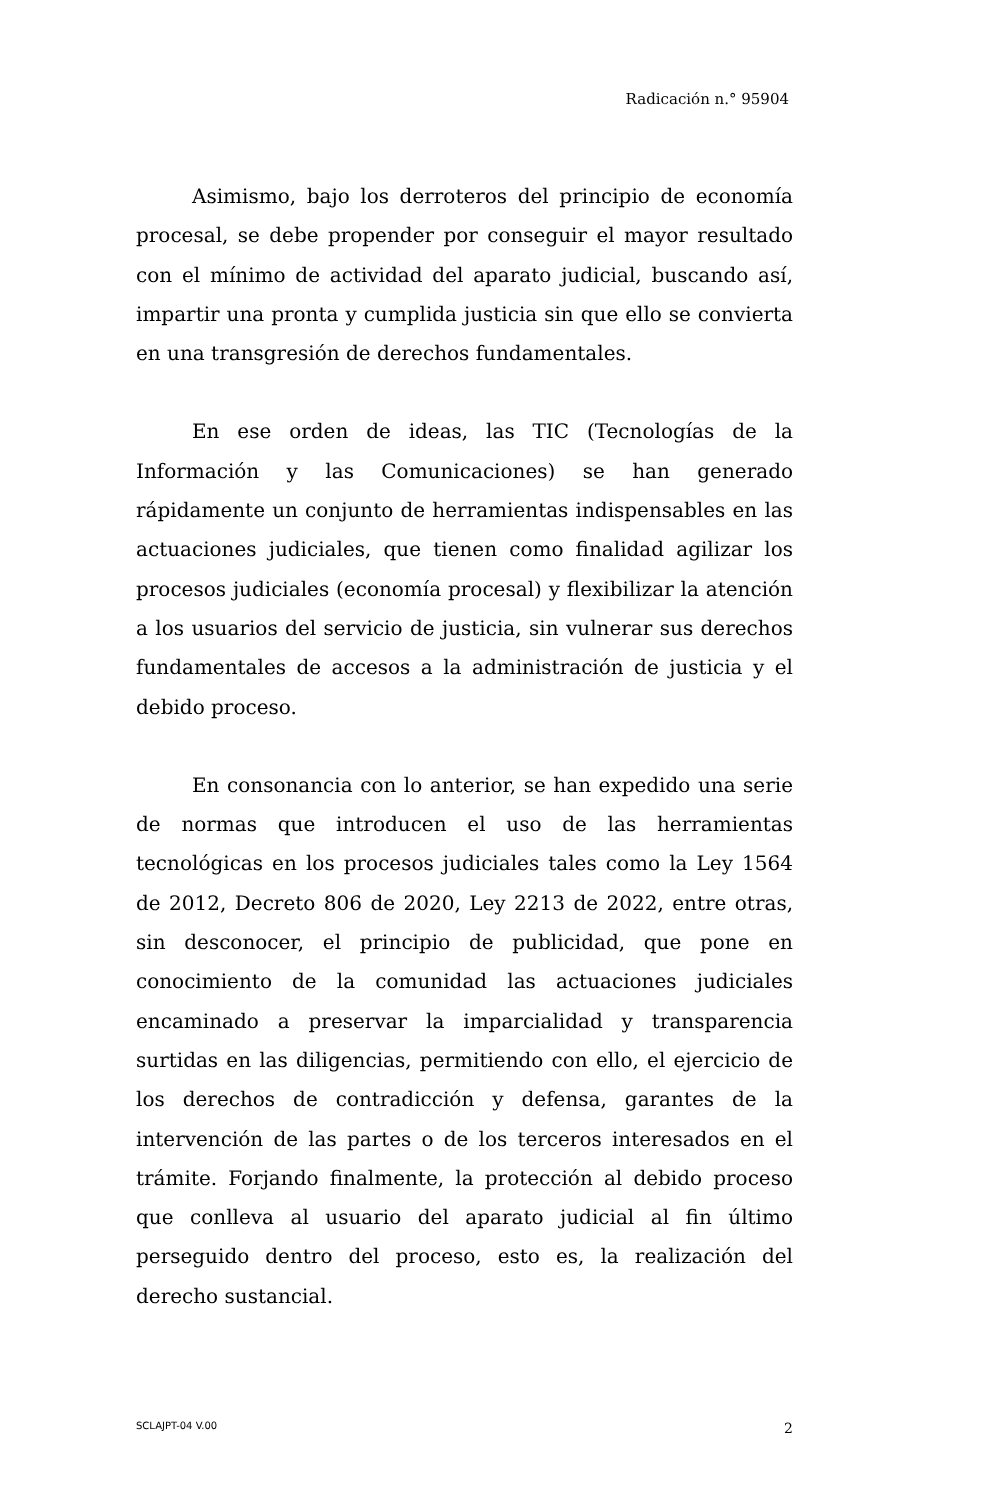Radicación n.° 95904
Asimismo, bajo los derroteros del principio de economía procesal, se debe propender por conseguir el mayor resultado con el mínimo de actividad del aparato judicial, buscando así, impartir una pronta y cumplida justicia sin que ello se convierta en una transgresión de derechos fundamentales.
En ese orden de ideas, las TIC (Tecnologías de la Información y las Comunicaciones) se han generado rápidamente un conjunto de herramientas indispensables en las actuaciones judiciales, que tienen como finalidad agilizar los procesos judiciales (economía procesal) y flexibilizar la atención a los usuarios del servicio de justicia, sin vulnerar sus derechos fundamentales de accesos a la administración de justicia y el debido proceso.
En consonancia con lo anterior, se han expedido una serie de normas que introducen el uso de las herramientas tecnológicas en los procesos judiciales tales como la Ley 1564 de 2012, Decreto 806 de 2020, Ley 2213 de 2022, entre otras, sin desconocer, el principio de publicidad, que pone en conocimiento de la comunidad las actuaciones judiciales encaminado a preservar la imparcialidad y transparencia surtidas en las diligencias, permitiendo con ello, el ejercicio de los derechos de contradicción y defensa, garantes de la intervención de las partes o de los terceros interesados en el trámite. Forjando finalmente, la protección al debido proceso que conlleva al usuario del aparato judicial al fin último perseguido dentro del proceso, esto es, la realización del derecho sustancial.
SCLAJPT-04 V.00 2